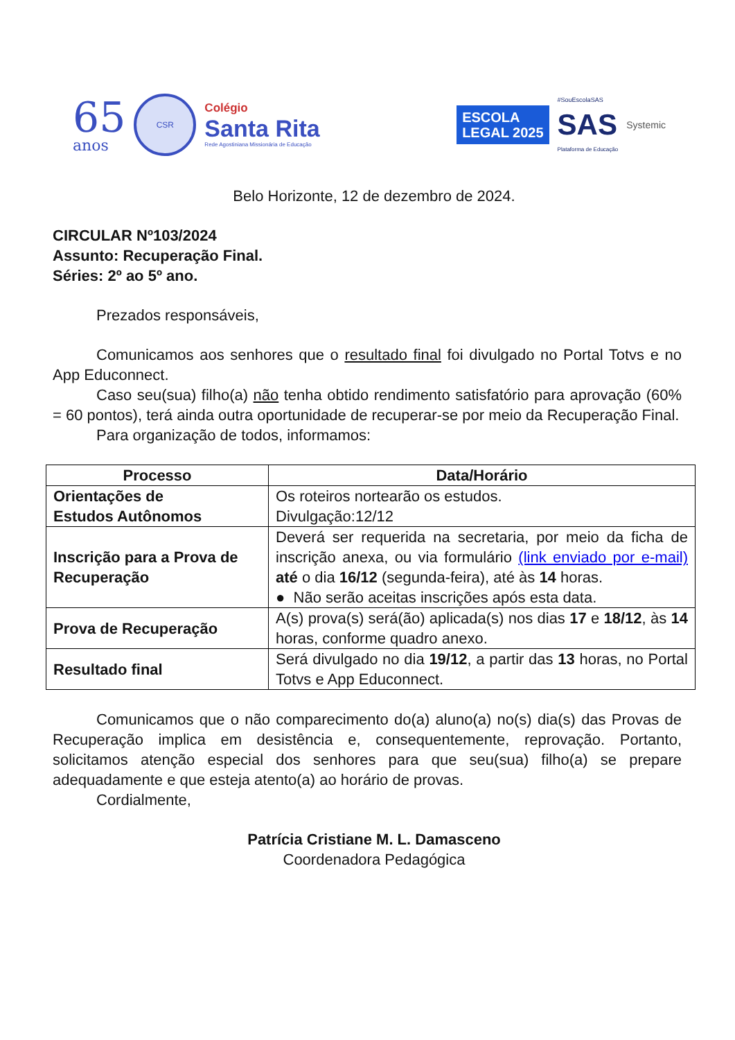65
anos
CSR
Colégio
Santa Rita
Rede Agostiniana Missionária de Educação
ESCOLA
LEGAL 2025
#SouEscolaSAS
SAS
Plataforma de Educação
Systemic
Belo Horizonte, 12 de dezembro de 2024.
CIRCULAR Nº103/2024
Assunto: Recuperação Final.
Séries: 2º ao 5º ano.
Prezados responsáveis,
Comunicamos aos senhores que o resultado final foi divulgado no Portal Totvs e no App Educonnect.
Caso seu(sua) filho(a) não tenha obtido rendimento satisfatório para aprovação (60% = 60 pontos), terá ainda outra oportunidade de recuperar-se por meio da Recuperação Final.
Para organização de todos, informamos:
| Processo | Data/Horário |
| --- | --- |
| Orientações de Estudos Autônomos | Os roteiros nortearão os estudos. Divulgação:12/12 |
| Inscrição para a Prova de Recuperação | Deverá ser requerida na secretaria, por meio da ficha de inscrição anexa, ou via formulário (link enviado por e-mail) até o dia 16/12 (segunda-feira), até às 14 horas. ● Não serão aceitas inscrições após esta data. |
| Prova de Recuperação | A(s) prova(s) será(ão) aplicada(s) nos dias 17 e 18/12 , às 14 horas, conforme quadro anexo. |
| Resultado final | Será divulgado no dia 19/12 , a partir das 13 horas, no Portal Totvs e App Educonnect. |
Comunicamos que o não comparecimento do(a) aluno(a) no(s) dia(s) das Provas de Recuperação implica em desistência e, consequentemente, reprovação. Portanto, solicitamos atenção especial dos senhores para que seu(sua) filho(a) se prepare adequadamente e que esteja atento(a) ao horário de provas.
Cordialmente,
Patrícia Cristiane M. L. Damasceno
Coordenadora Pedagógica